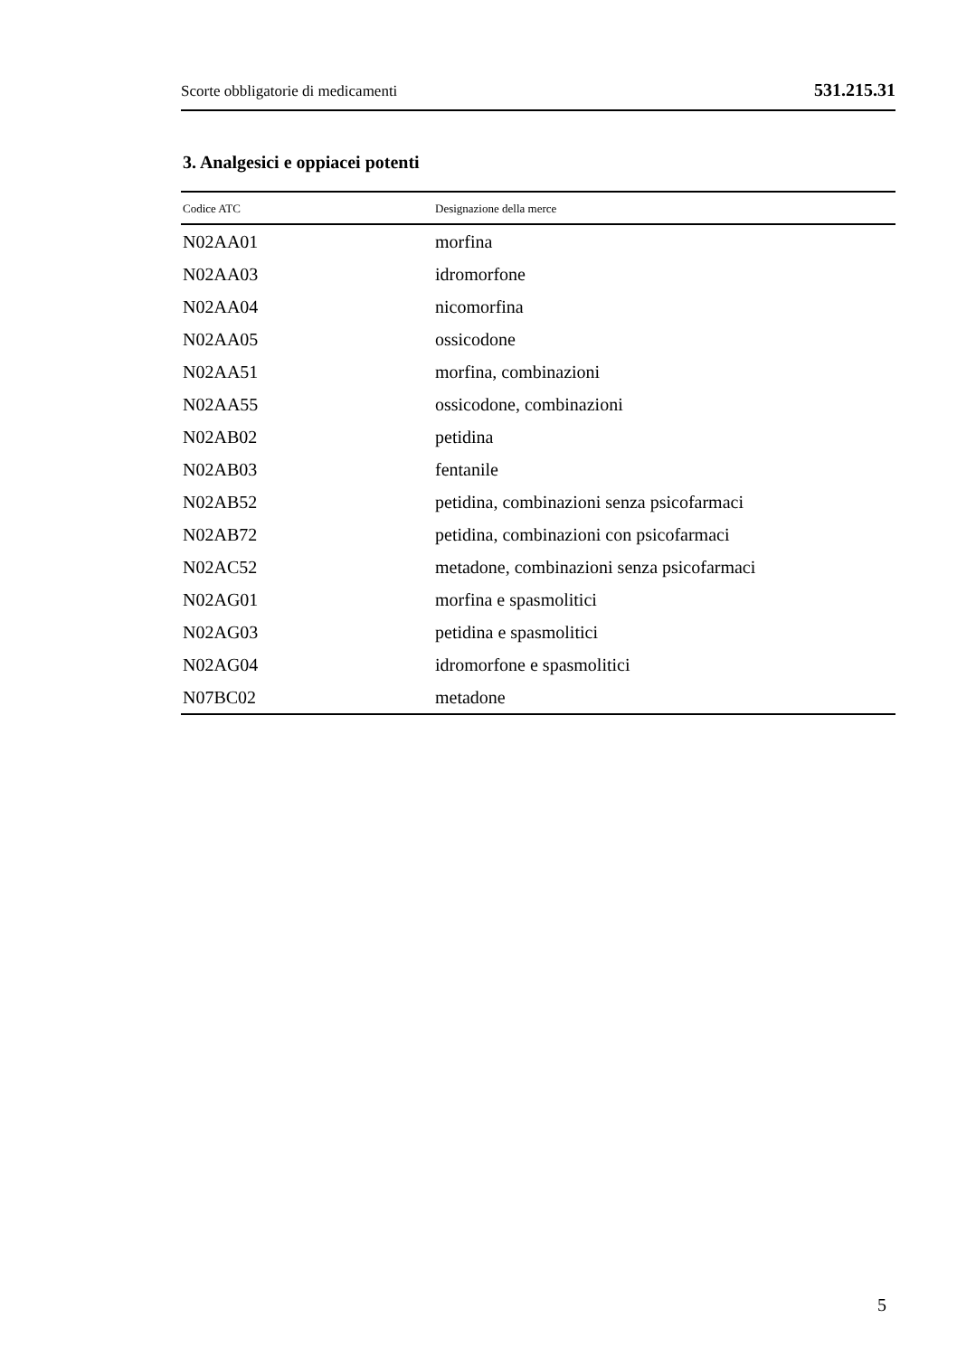Scorte obbligatorie di medicamenti 531.215.31
3. Analgesici e oppiacei potenti
| Codice ATC | Designazione della merce |
| --- | --- |
| N02AA01 | morfina |
| N02AA03 | idromorfone |
| N02AA04 | nicomorfina |
| N02AA05 | ossicodone |
| N02AA51 | morfina, combinazioni |
| N02AA55 | ossicodone, combinazioni |
| N02AB02 | petidina |
| N02AB03 | fentanile |
| N02AB52 | petidina, combinazioni senza psicofarmaci |
| N02AB72 | petidina, combinazioni con psicofarmaci |
| N02AC52 | metadone, combinazioni senza psicofarmaci |
| N02AG01 | morfina e spasmolitici |
| N02AG03 | petidina e spasmolitici |
| N02AG04 | idromorfone e spasmolitici |
| N07BC02 | metadone |
5